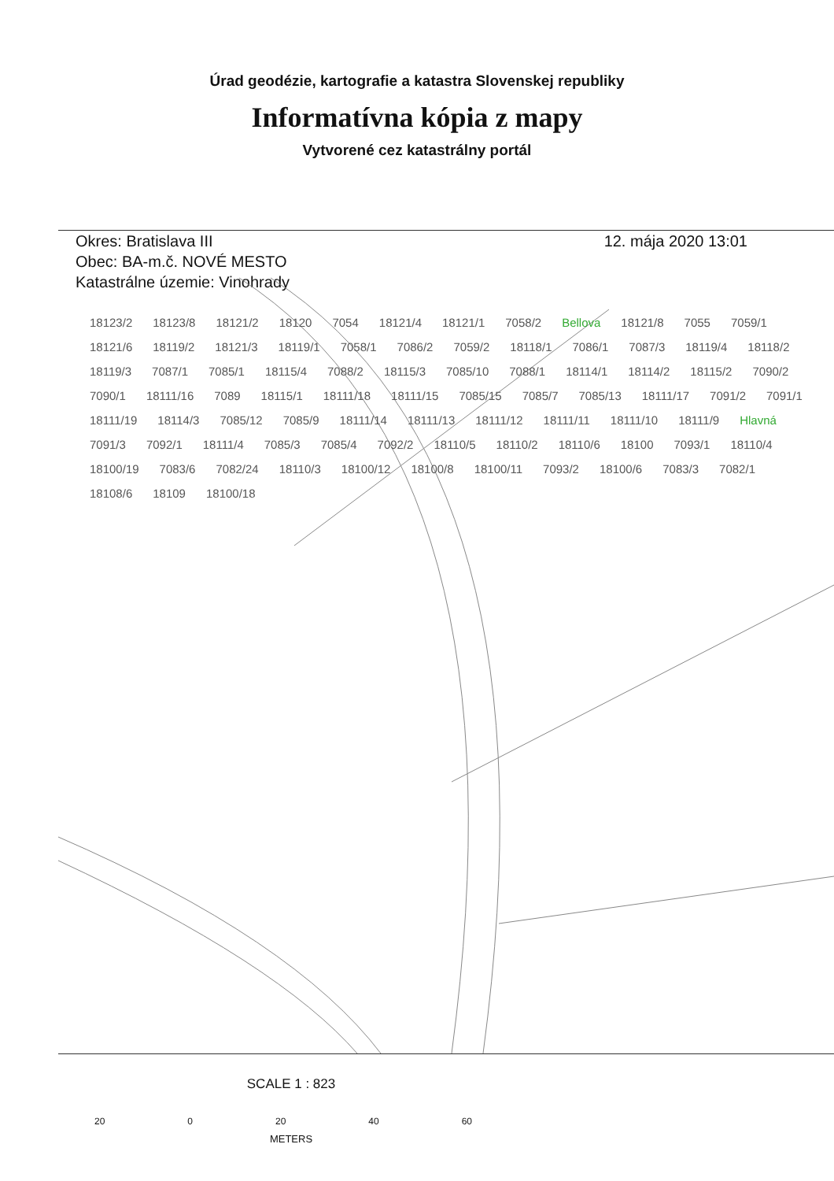Úrad geodézie, kartografie a katastra Slovenskej republiky
Informatívna kópia z mapy
Vytvorené cez katastrálny portál
Okres: Bratislava III
Obec: BA-m.č. NOVÉ MESTO
Katastrálne územie: Vinohrady
12. mája 2020 13:01
18123/2 18123/8 18121/2 18120 7054 18121/4 18121/1 7058/2 Bellova 18121/8 7055 7059/1 18121/6 18119/2 18121/3 18119/1 7058/1 7086/2 7059/2 18118/1 7086/1 7087/3 18119/4 18118/2 18119/3 7087/1 7085/1 18115/4 7088/2 18115/3 7085/10 7088/1 18114/1 18114/2 18115/2 7090/2 7090/1 18111/16 7089 18115/1 18111/18 18111/15 7085/15 7085/7 7085/13 18111/17 7091/2 7091/1 18111/19 18114/3 7085/12 7085/9 18111/14 18111/13 18111/12 18111/11 18111/10 18111/9 Hlavná 7091/3 7092/1 18111/4 7085/3 7085/4 7092/2 18110/5 18110/2 18110/6 18100 7093/1 18110/4 18100/19 7083/6 7082/24 18110/3 18100/12 18100/8 18100/11 7093/2 18100/6 7083/3 7082/1 18108/6 18109 18100/18
SCALE 1 : 823
20 0 20 40 60
METERS